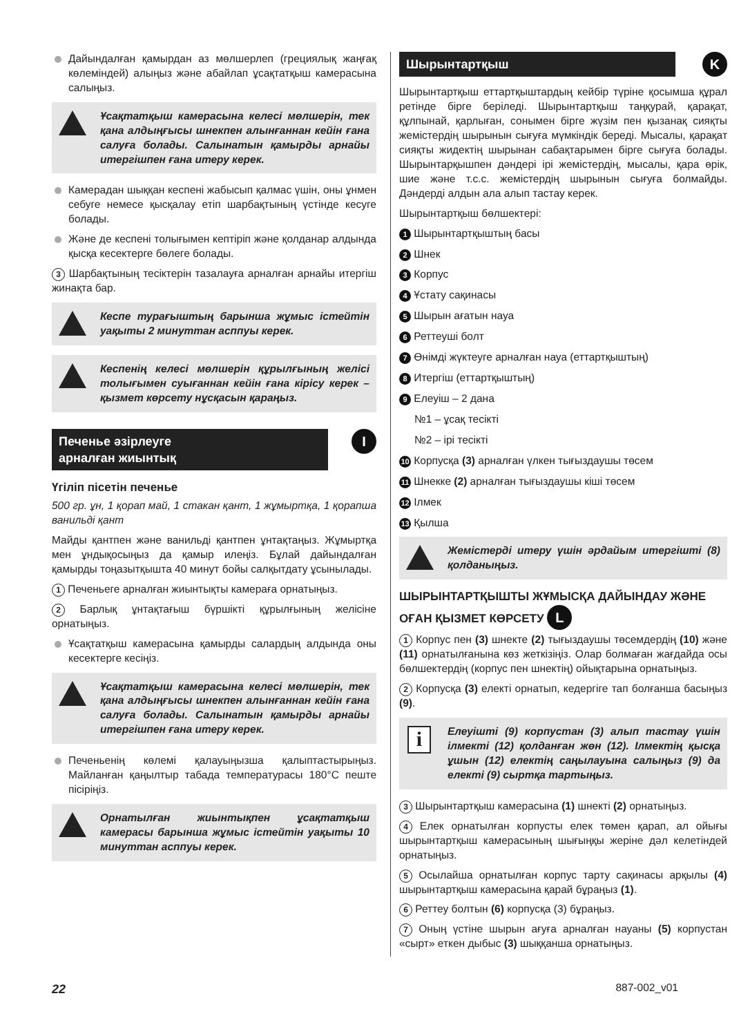Дайындалған қамырдан аз мөлшерлеп (грециялық жаңғақ көлеміндей) алыңыз және абайлап ұсақтатқыш камерасына салыңыз.
Ұсақтатқыш камерасына келесі мөлшерін, тек қана алдыңғысы шнекпен алынғаннан кейін ғана салуға болады. Салынатын қамырды арнайы итергішпен ғана итеру керек.
Камерадан шыққан кеспені жабысып қалмас үшін, оны ұнмен себуге немесе қысқалау етіп шарбақтының үстінде кесуге болады.
Және де кеспені толығымен кептіріп және қолданар алдында қысқа кесектерге бөлеге болады.
3 Шарбақтының тесіктерін тазалауға арналған арнайы итергіш жинақта бар.
Кеспе турағыштың барынша жұмыс істейтін уақыты 2 минуттан асппуы керек.
Кеспенің келесі мөлшерін құрылғының желісі толығымен суығаннан кейін ғана кірісу керек – қызмет көрсету нұсқасын қараңыз.
Печенье әзірлеуге
арналған жиынтық I
Үгіліп пісетін печенье
500 гр. ұн, 1 қорап май, 1 стакан қант, 1 жұмыртқа, 1 қорапша ванильді қант
Майды қантпен және ванильді қантпен ұнтақтаңыз. Жұмыртқа мен ұндықосыңыз да қамыр илеңіз. Бұлай дайындалған қамырды тоңазытқышта 40 минут бойы салқытдату ұсынылады.
1 Печеньеге арналған жиынтықты камераға орнатыңыз.
2 Барлық ұнтақтағыш бүршікті құрылғының желісіне орнатыңыз.
Ұсақтатқыш камерасына қамырды салардың алдында оны кесектерге кесіңіз.
Ұсақтатқыш камерасына келесі мөлшерін, тек қана алдыңғысы шнекпен алынғаннан кейін ғана салуға болады. Салынатын қамырды арнайы итергішпен ғана итеру керек.
Печеньенің көлемі қалауыңызша қалыптастырыңыз. Майланған қаңылтыр табада температурасы 180°C пеште пісіріңіз.
Орнатылған жиынтықпен ұсақтатқыш камерасы барынша жұмыс істейтін уақыты 10 минуттан асппуы керек.
Шырынтартқыш K
Шырынтартқыш еттартқыштардың кейбір түріне қосымша құрал ретінде бірге беріледі. Шырынтартқыш таңқурай, қарақат, құлпынай, қарлыған, сонымен бірге жүзім пен қызанақ сияқты жемістердің шырынын сығуға мүмкіндік береді. Мысалы, қарақат сияқты жидектің шырынан сабақтарымен бірге сығуға болады. Шырынтарқышпен дәндері ірі жемістердің, мысалы, қара өрік, шие және т.с.с. жемістердің шырынын сығуға болмайды. Дәндерді алдын ала алып тастау керек.
Шырынтартқыш бөлшектері:
1 Шырынтартқыштың басы
2 Шнек
3 Корпус
4 Ұстату сақинасы
5 Шырын ағатын науа
6 Реттеуші болт
7 Өнімді жүктеуге арналған науа (еттартқыштың)
8 Итергіш (еттартқыштың)
9 Елеуіш – 2 дана
№1 – ұсақ тесікті
№2 – ірі тесікті
10 Корпусқа (3) арналған үлкен тығыздаушы төсем
11 Шнекке (2) арналған тығыздаушы кіші төсем
12 Ілмек
13 Қылша
Жемістерді итеру үшін әрдайым итергішті (8) қолданыңыз.
ШЫРЫНТАРТҚЫШТЫ ЖҰМЫСҚА ДАЙЫНДАУ ЖӘНЕ ОҒАН ҚЫЗМЕТ КӨРСЕТУ L
1 Корпус пен (3) шнекте (2) тығыздаушы төсемдердің (10) және (11) орнатылғанына көз жеткізіңіз. Олар болмаған жағдайда осы бөлшектердің (корпус пен шнектің) ойықтарына орнатыңыз.
2 Корпусқа (3) електі орнатып, кедергіге тап болғанша басыңыз (9).
i Елеуішті (9) корпустан (3) алып тастау үшін ілмекті (12) қолданған жөн (12). Ілмектің қысқа ұшын (12) електің саңылауына салыңыз (9) да електі (9) сыртқа тартыңыз.
3 Шырынтартқыш камерасына (1) шнекті (2) орнатыңыз.
4 Елек орнатылған корпусты елек төмен қарап, ал ойығы шырынтартқыш камерасының шығыңқы жеріне дәл келетіндей орнатыңыз.
5 Осылайша орнатылған корпус тарту сақинасы арқылы (4) шырынтартқыш камерасына қарай бұраңыз (1).
6 Реттеу болтын (6) корпусқа (3) бұраңыз.
7 Оның үстіне шырын ағуға арналған науаны (5) корпустан «сырт» еткен дыбыс (3) шыққанша орнатыңыз.
22 887-002_v01